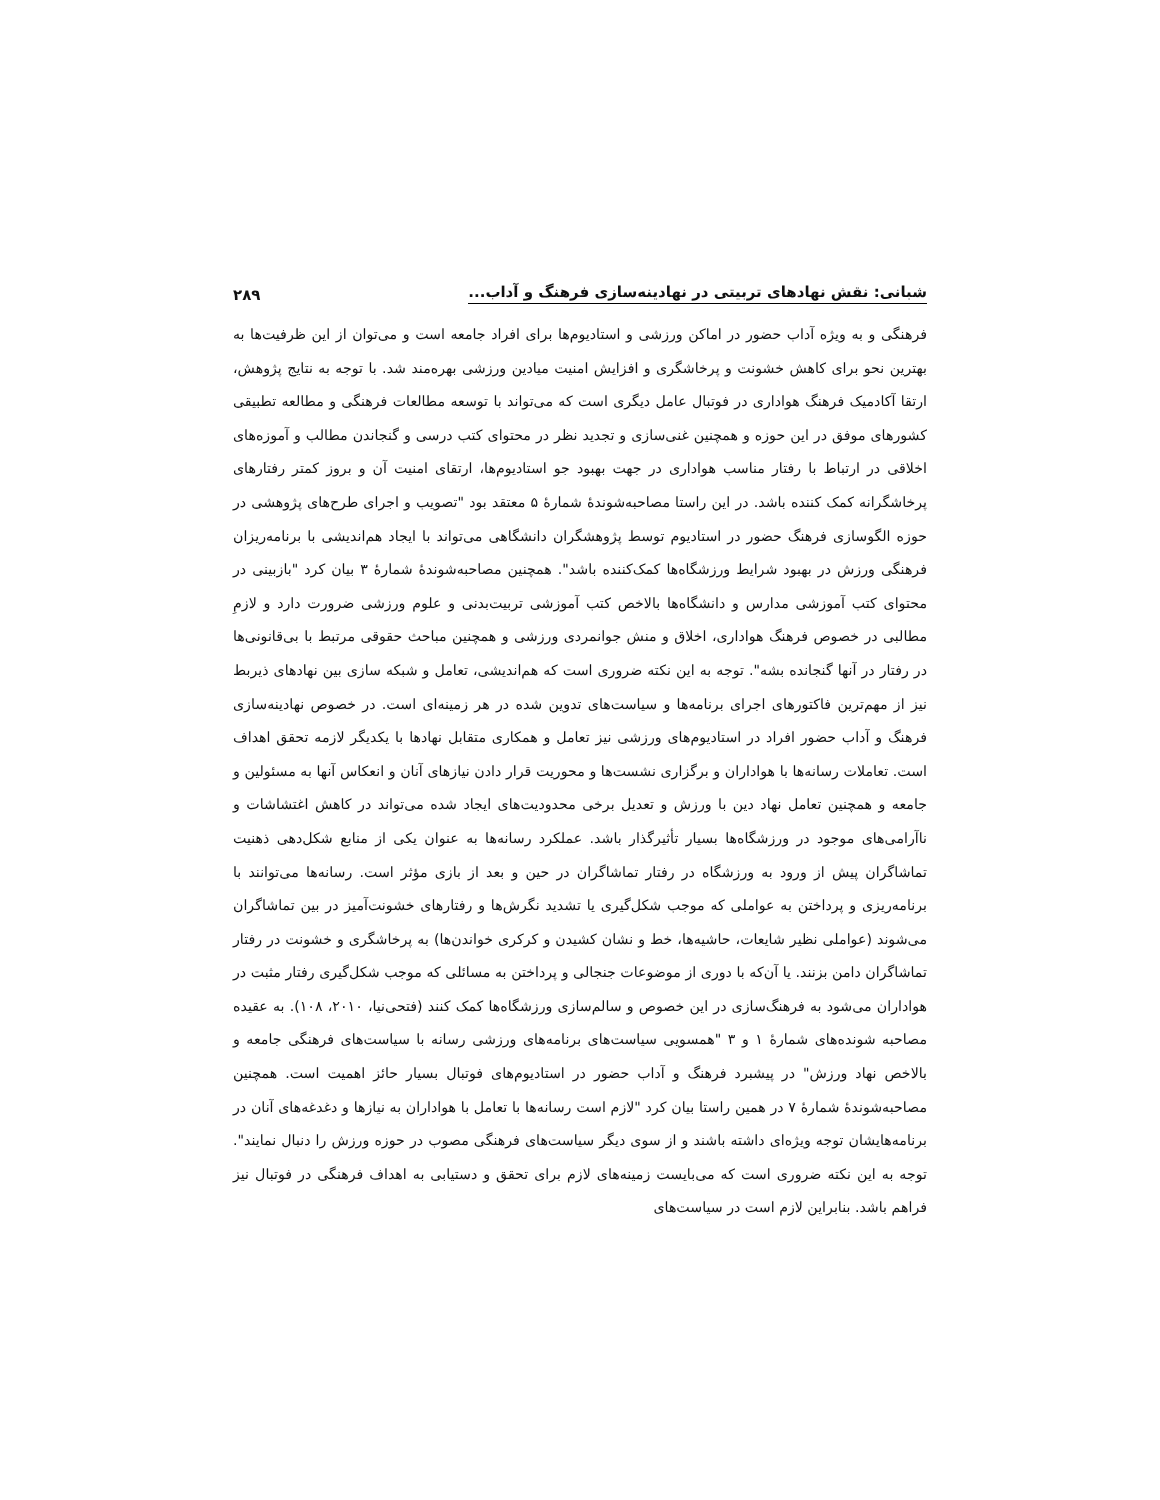شبانی: نقش نهادهای تربیتی در نهادینه‌سازی فرهنگ و آداب... ۲۸۹
فرهنگی و به ویژه آداب حضور در اماکن ورزشی و استادیوم‌ها برای افراد جامعه است و می‌توان از این ظرفیت‌ها به بهترین نحو برای کاهش خشونت و پرخاشگری و افزایش امنیت میادین ورزشی بهره‌مند شد. با توجه به نتایج پژوهش، ارتقا آکادمیک فرهنگ هواداری در فوتبال عامل دیگری است که می‌تواند با توسعه مطالعات فرهنگی و مطالعه تطبیقی کشورهای موفق در این حوزه و همچنین غنی‌سازی و تجدید نظر در محتوای کتب درسی و گنجاندن مطالب و آموزه‌های اخلاقی در ارتباط با رفتار مناسب هواداری در جهت بهبود جو استادیوم‌ها، ارتقای امنیت آن و بروز کمتر رفتارهای پرخاشگرانه کمک کننده باشد. در این راستا مصاحبه‌شوندهٔ شمارهٔ ۵ معتقد بود "تصویب و اجرای طرح‌های پژوهشی در حوزه الگوسازی فرهنگ حضور در استادیوم توسط پژوهشگران دانشگاهی می‌تواند با ایجاد هم‌اندیشی با برنامه‌ریزان فرهنگی ورزش در بهبود شرایط ورزشگاه‌ها کمک‌کننده باشد". همچنین مصاحبه‌شوندهٔ شمارهٔ ۳ بیان کرد "بازبینی در محتوای کتب آموزشی مدارس و دانشگاه‌ها بالاخص کتب آموزشی تربیت‌بدنی و علوم ورزشی ضرورت دارد و لازمِ مطالبی در خصوص فرهنگ هواداری، اخلاق و منش جوانمردی ورزشی و همچنین مباحث حقوقی مرتبط با بی‌قانونی‌ها در رفتار در آنها گنجانده بشه". توجه به این نکته ضروری است که هم‌اندیشی، تعامل و شبکه سازی بین نهادهای ذیربط نیز از مهم‌ترین فاکتورهای اجرای برنامه‌ها و سیاست‌های تدوین شده در هر زمینه‌ای است. در خصوص نهادینه‌سازی فرهنگ و آداب حضور افراد در استادیوم‌های ورزشی نیز تعامل و همکاری متقابل نهادها با یکدیگر لازمه تحقق اهداف است. تعاملات رسانه‌ها با هواداران و برگزاری نشست‌ها و محوریت قرار دادن نیازهای آنان و انعکاس آنها به مسئولین و جامعه و همچنین تعامل نهاد دین با ورزش و تعدیل برخی محدودیت‌های ایجاد شده می‌تواند در کاهش اغتشاشات و ناآرامی‌های موجود در ورزشگاه‌ها بسیار تأثیرگذار باشد. عملکرد رسانه‌ها به عنوان یکی از منابع شکل‌دهی ذهنیت تماشاگران پیش از ورود به ورزشگاه در رفتار تماشاگران در حین و بعد از بازی مؤثر است. رسانه‌ها می‌توانند با برنامه‌ریزی و پرداختن به عواملی که موجب شکل‌گیری یا تشدید نگرش‌ها و رفتارهای خشونت‌آمیز در بین تماشاگران می‌شوند (عواملی نظیر شایعات، حاشیه‌ها، خط و نشان کشیدن و کرکری خواندن‌ها) به پرخاشگری و خشونت در رفتار تماشاگران دامن بزنند. یا آن‌که با دوری از موضوعات جنجالی و پرداختن به مسائلی که موجب شکل‌گیری رفتار مثبت در هواداران می‌شود به فرهنگ‌سازی در این خصوص و سالم‌سازی ورزشگاه‌ها کمک کنند (فتحی‌نیا، ۲۰۱۰، ۱۰۸). به عقیده مصاحبه شونده‌های شمارهٔ ۱ و ۳ "همسویی سیاست‌های برنامه‌های ورزشی رسانه با سیاست‌های فرهنگی جامعه و بالاخص نهاد ورزش" در پیشبرد فرهنگ و آداب حضور در استادیوم‌های فوتبال بسیار حائز اهمیت است. همچنین مصاحبه‌شوندهٔ شمارهٔ ۷ در همین راستا بیان کرد "لازم است رسانه‌ها با تعامل با هواداران به نیازها و دغدغه‌های آنان در برنامه‌هایشان توجه ویژه‌ای داشته باشند و از سوی دیگر سیاست‌های فرهنگی مصوب در حوزه ورزش را دنبال نمایند". توجه به این نکته ضروری است که می‌بایست زمینه‌های لازم برای تحقق و دستیابی به اهداف فرهنگی در فوتبال نیز فراهم باشد. بنابراین لازم است در سیاست‌های